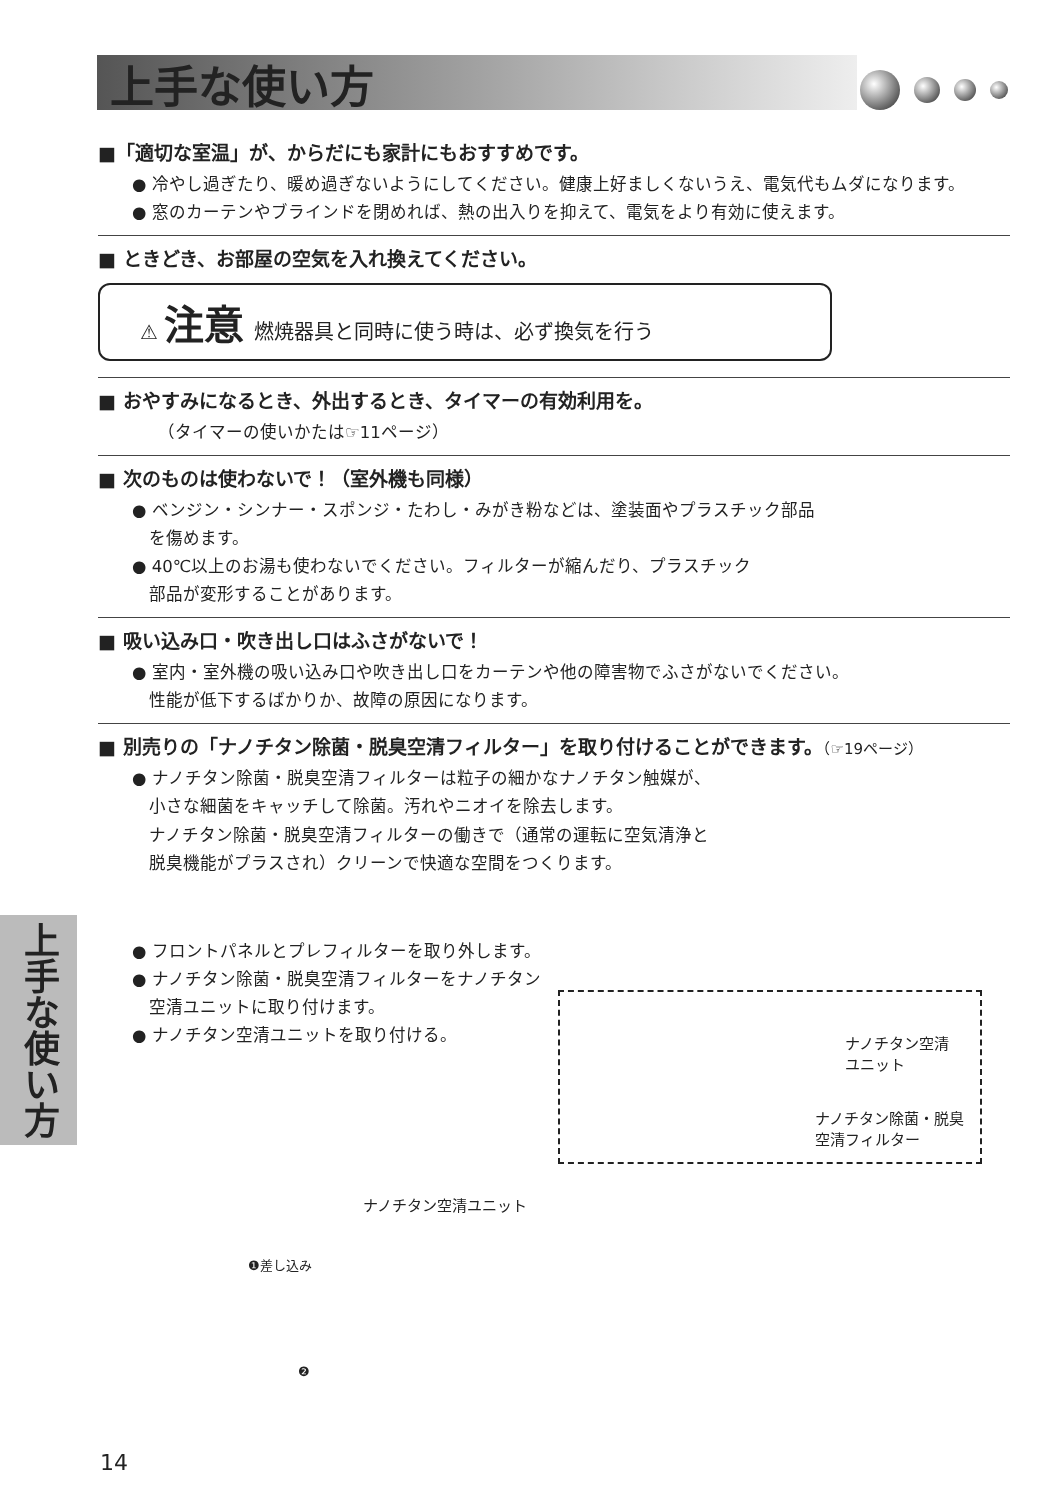上手な使い方
■「適切な室温」が、からだにも家計にもおすすめです。
● 冷やし過ぎたり、暖め過ぎないようにしてください。健康上好ましくないうえ、電気代もムダになります。
● 窓のカーテンやブラインドを閉めれば、熱の出入りを抑えて、電気をより有効に使えます。
■ ときどき、お部屋の空気を入れ換えてください。
⚠ 注意 燃焼器具と同時に使う時は、必ず換気を行う
■ おやすみになるとき、外出するとき、タイマーの有効利用を。
（タイマーの使いかたは☞11ページ）
■ 次のものは使わないで！（室外機も同様）
● ベンジン・シンナー・スポンジ・たわし・みがき粉などは、塗装面やプラスチック部品
　を傷めます。
● 40℃以上のお湯も使わないでください。フィルターが縮んだり、プラスチック
　部品が変形することがあります。
■ 吸い込み口・吹き出し口はふさがないで！
● 室内・室外機の吸い込み口や吹き出し口をカーテンや他の障害物でふさがないでください。
　性能が低下するばかりか、故障の原因になります。
■ 別売りの「ナノチタン除菌・脱臭空清フィルター」を取り付けることができます。（☞19ページ）
● ナノチタン除菌・脱臭空清フィルターは粒子の細かなナノチタン触媒が、
　小さな細菌をキャッチして除菌。汚れやニオイを除去します。
　ナノチタン除菌・脱臭空清フィルターの働きで（通常の運転に空気清浄と
　脱臭機能がプラスされ）クリーンで快適な空間をつくります。
● フロントパネルとプレフィルターを取り外します。
● ナノチタン除菌・脱臭空清フィルターをナノチタン
　空清ユニットに取り付けます。
● ナノチタン空清ユニットを取り付ける。
ナノチタン空清
ユニット
ナノチタン除菌・脱臭
空清フィルター
ナノチタン空清ユニット
❶差し込み
❷
上手な使い方
14